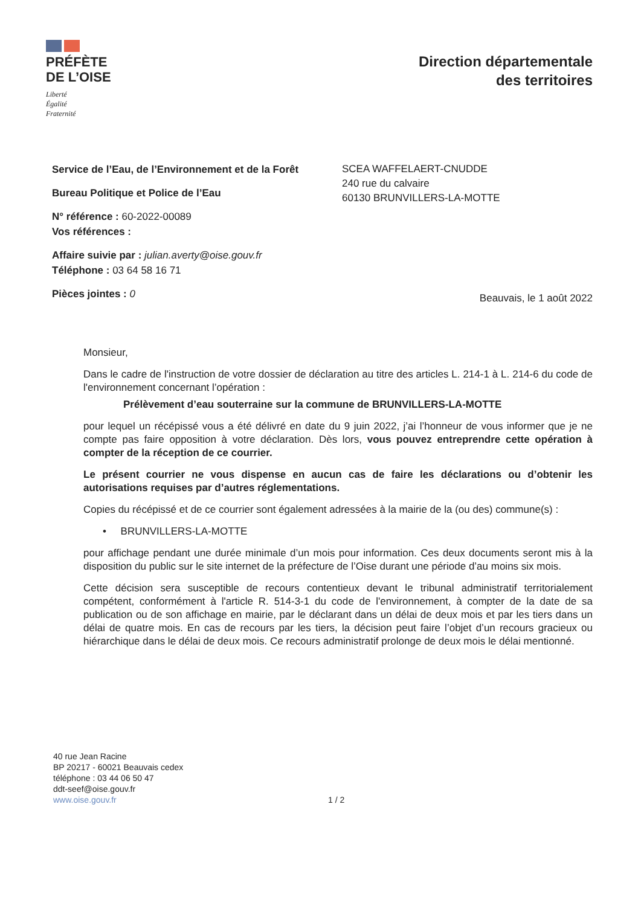PRÉFÈTE
DE L’OISE
Liberté
Égalité
Fraternité
Direction départementale
des territoires
Service de l’Eau, de l’Environnement et de la Forêt
Bureau Politique et Police de l’Eau
N° référence : 60-2022-00089
Vos références :
Affaire suivie par : julian.averty@oise.gouv.fr
Téléphone : 03 64 58 16 71
Pièces jointes : 0
SCEA WAFFELAERT-CNUDDE
240 rue du calvaire
60130 BRUNVILLERS-LA-MOTTE
Beauvais, le 1 août 2022
Monsieur,
Dans le cadre de l'instruction de votre dossier de déclaration au titre des articles L. 214-1 à L. 214-6 du code de l'environnement concernant l’opération :
Prélèvement d’eau souterraine sur la commune de BRUNVILLERS-LA-MOTTE
pour lequel un récépissé vous a été délivré en date du 9 juin 2022, j’ai l’honneur de vous informer que je ne compte pas faire opposition à votre déclaration. Dès lors, vous pouvez entreprendre cette opération à compter de la réception de ce courrier.
Le présent courrier ne vous dispense en aucun cas de faire les déclarations ou d’obtenir les autorisations requises par d’autres réglementations.
Copies du récépissé et de ce courrier sont également adressées à la mairie de la (ou des) commune(s) :
• BRUNVILLERS-LA-MOTTE
pour affichage pendant une durée minimale d’un mois pour information. Ces deux documents seront mis à la disposition du public sur le site internet de la préfecture de l’Oise durant une période d’au moins six mois.
Cette décision sera susceptible de recours contentieux devant le tribunal administratif territorialement compétent, conformément à l'article R. 514-3-1 du code de l'environnement, à compter de la date de sa publication ou de son affichage en mairie, par le déclarant dans un délai de deux mois et par les tiers dans un délai de quatre mois. En cas de recours par les tiers, la décision peut faire l’objet d’un recours gracieux ou hiérarchique dans le délai de deux mois. Ce recours administratif prolonge de deux mois le délai mentionné.
40 rue Jean Racine
BP 20217 - 60021 Beauvais cedex
téléphone : 03 44 06 50 47
ddt-seef@oise.gouv.fr
www.oise.gouv.fr
1 / 2